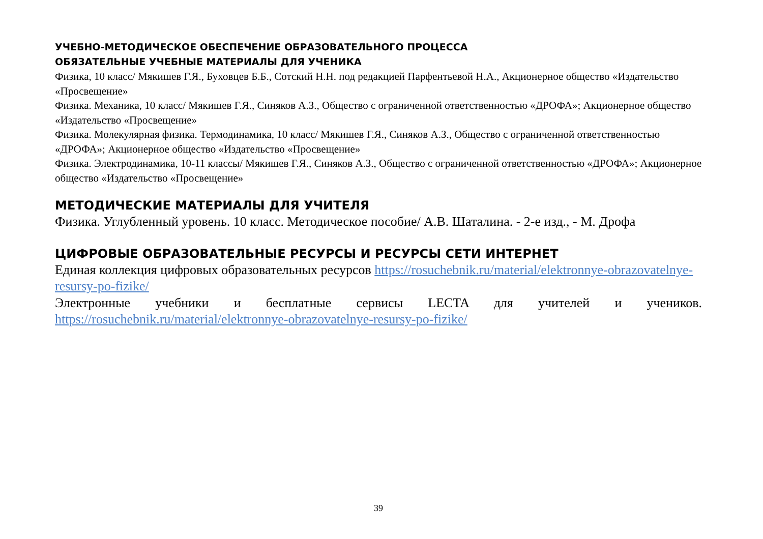УЧЕБНО-МЕТОДИЧЕСКОЕ ОБЕСПЕЧЕНИЕ ОБРАЗОВАТЕЛЬНОГО ПРОЦЕССА
ОБЯЗАТЕЛЬНЫЕ УЧЕБНЫЕ МАТЕРИАЛЫ ДЛЯ УЧЕНИКА
Физика, 10 класс/ Мякишев Г.Я., Буховцев Б.Б., Сотский Н.Н. под редакцией Парфентьевой Н.А., Акционерное общество «Издательство «Просвещение»
Физика. Механика, 10 класс/ Мякишев Г.Я., Синяков А.З., Общество с ограниченной ответственностью «ДРОФА»; Акционерное общество «Издательство «Просвещение»
Физика. Молекулярная физика. Термодинамика, 10 класс/ Мякишев Г.Я., Синяков А.З., Общество с ограниченной ответственностью «ДРОФА»; Акционерное общество «Издательство «Просвещение»
Физика. Электродинамика, 10-11 классы/ Мякишев Г.Я., Синяков А.З., Общество с ограниченной ответственностью «ДРОФА»; Акционерное общество «Издательство «Просвещение»
МЕТОДИЧЕСКИЕ МАТЕРИАЛЫ ДЛЯ УЧИТЕЛЯ
Физика. Углубленный уровень. 10 класс. Методическое пособие/ А.В. Шаталина. - 2-е изд., - М. Дрофа
ЦИФРОВЫЕ ОБРАЗОВАТЕЛЬНЫЕ РЕСУРСЫ И РЕСУРСЫ СЕТИ ИНТЕРНЕТ
Единая коллекция цифровых образовательных ресурсов https://rosuchebnik.ru/material/elektronnye-obrazovatelnye-resursy-po-fizike/
Электронные учебники и бесплатные сервисы LECTA для учителей и учеников. https://rosuchebnik.ru/material/elektronnye-obrazovatelnye-resursy-po-fizike/
39